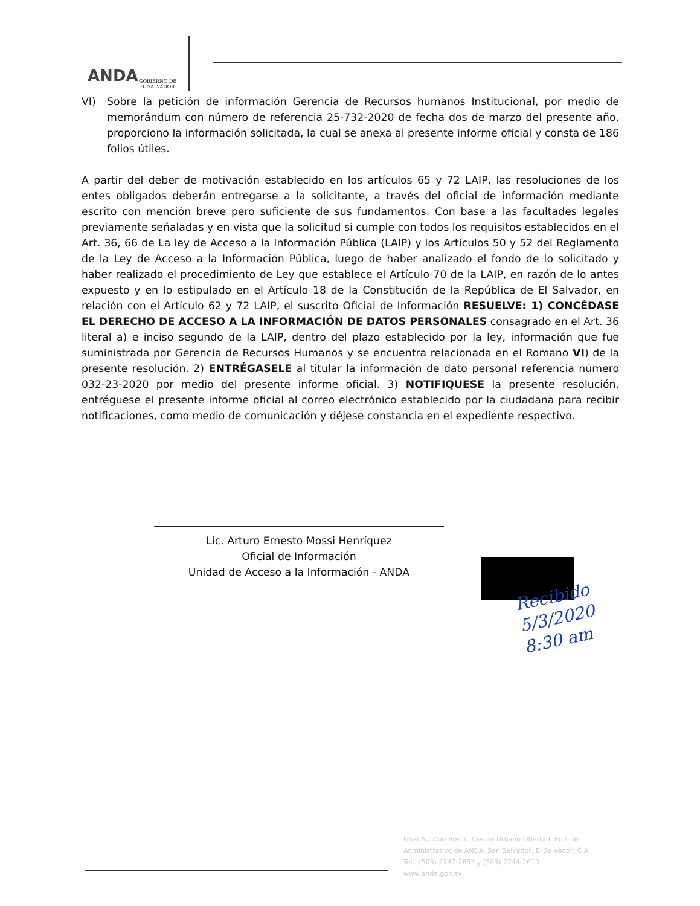ANDA
GOBIERNO DE
EL SALVADOR
VI) Sobre la petición de información Gerencia de Recursos humanos Institucional, por medio de memorándum con número de referencia 25-732-2020 de fecha dos de marzo del presente año, proporciono la información solicitada, la cual se anexa al presente informe oficial y consta de 186 folios útiles.
A partir del deber de motivación establecido en los artículos 65 y 72 LAIP, las resoluciones de los entes obligados deberán entregarse a la solicitante, a través del oficial de información mediante escrito con mención breve pero suficiente de sus fundamentos. Con base a las facultades legales previamente señaladas y en vista que la solicitud si cumple con todos los requisitos establecidos en el Art. 36, 66 de La ley de Acceso a la Información Pública (LAIP) y los Artículos 50 y 52 del Reglamento de la Ley de Acceso a la Información Pública, luego de haber analizado el fondo de lo solicitado y haber realizado el procedimiento de Ley que establece el Artículo 70 de la LAIP, en razón de lo antes expuesto y en lo estipulado en el Artículo 18 de la Constitución de la República de El Salvador, en relación con el Artículo 62 y 72 LAIP, el suscrito Oficial de Información RESUELVE: 1) CONCÉDASE EL DERECHO DE ACCESO A LA INFORMACIÓN DE DATOS PERSONALES consagrado en el Art. 36 literal a) e inciso segundo de la LAIP, dentro del plazo establecido por la ley, información que fue suministrada por Gerencia de Recursos Humanos y se encuentra relacionada en el Romano VI) de la presente resolución. 2) ENTRÉGASELE al titular la información de dato personal referencia número 032-23-2020 por medio del presente informe oficial. 3) NOTIFIQUESE la presente resolución, entréguese el presente informe oficial al correo electrónico establecido por la ciudadana para recibir notificaciones, como medio de comunicación y déjese constancia en el expediente respectivo.
Lic. Arturo Ernesto Mossi Henríquez
Oficial de Información
Unidad de Acceso a la Información - ANDA
Recibido
5/3/2020
8:30 am
Final Av. Don Bosco, Centro Urbano Libertad, Edificio Administrativo de ANDA, San Salvador, El Salvador, C.A. Tel.: (503) 2247-2854 y (503) 2244-2610 www.anda.gob.sv